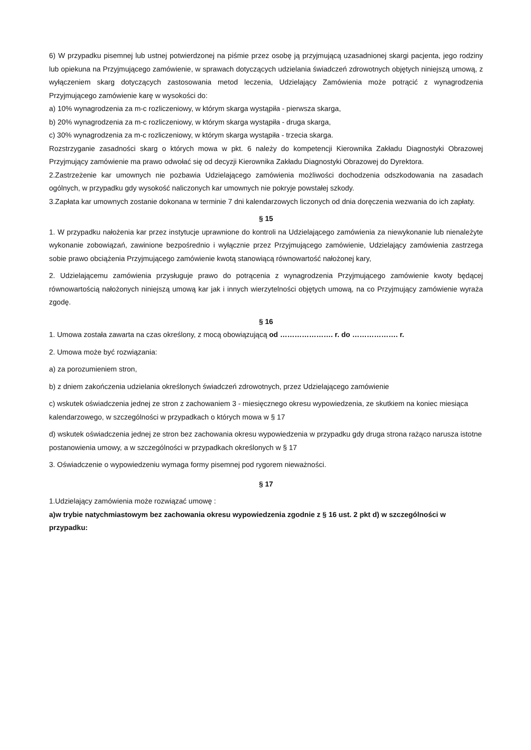6) W przypadku pisemnej lub ustnej potwierdzonej na piśmie przez osobę ją przyjmującą uzasadnionej skargi pacjenta, jego rodziny lub opiekuna na Przyjmującego zamówienie, w sprawach dotyczących udzielania świadczeń zdrowotnych objętych niniejszą umową, z wyłączeniem skarg dotyczących zastosowania metod leczenia, Udzielający Zamówienia może potrącić z wynagrodzenia Przyjmującego zamówienie karę w wysokości do:
a) 10% wynagrodzenia za m-c rozliczeniowy, w którym skarga wystąpiła - pierwsza skarga,
b) 20% wynagrodzenia za m-c rozliczeniowy, w którym skarga wystąpiła - druga skarga,
c) 30% wynagrodzenia za m-c rozliczeniowy, w którym skarga wystąpiła - trzecia skarga.
Rozstrzyganie zasadności skarg o których mowa w pkt. 6 należy do kompetencji Kierownika Zakładu Diagnostyki Obrazowej Przyjmujący zamówienie ma prawo odwołać się od decyzji Kierownika Zakładu Diagnostyki Obrazowej do Dyrektora.
2.Zastrzeżenie kar umownych nie pozbawia Udzielającego zamówienia możliwości dochodzenia odszkodowania na zasadach ogólnych, w przypadku gdy wysokość naliczonych kar umownych nie pokryje powstałej szkody.
3.Zapłata kar umownych zostanie dokonana w terminie 7 dni kalendarzowych liczonych od dnia doręczenia wezwania do ich zapłaty.
§ 15
1. W przypadku nałożenia kar przez instytucje uprawnione do kontroli na Udzielającego zamówienia za niewykonanie lub nienależyte wykonanie zobowiązań, zawinione bezpośrednio i wyłącznie przez Przyjmującego zamówienie, Udzielający zamówienia zastrzega sobie prawo obciążenia Przyjmującego zamówienie kwotą stanowiącą równowartość nałożonej kary,
2. Udzielającemu zamówienia przysługuje prawo do potrącenia z wynagrodzenia Przyjmującego zamówienie kwoty będącej równowartością nałożonych niniejszą umową kar jak i innych wierzytelności objętych umową, na co Przyjmujący zamówienie wyraża zgodę.
§ 16
1. Umowa została zawarta na czas określony, z mocą obowiązującą od …………………. r. do ………………. r.
2. Umowa może być rozwiązania:
a) za porozumieniem stron,
b) z dniem zakończenia udzielania określonych świadczeń zdrowotnych, przez Udzielającego zamówienie
c) wskutek oświadczenia jednej ze stron z zachowaniem 3 - miesięcznego okresu wypowiedzenia, ze skutkiem na koniec miesiąca kalendarzowego, w szczególności w przypadkach o których mowa w § 17
d) wskutek oświadczenia jednej ze stron bez zachowania okresu wypowiedzenia w przypadku gdy druga strona rażąco narusza istotne postanowienia umowy, a w szczególności w przypadkach określonych w § 17
3. Oświadczenie o wypowiedzeniu wymaga formy pisemnej pod rygorem nieważności.
§ 17
1.Udzielający zamówienia może rozwiązać umowę :
a)w trybie natychmiastowym bez zachowania okresu wypowiedzenia zgodnie z § 16 ust. 2 pkt d) w szczególności w przypadku: